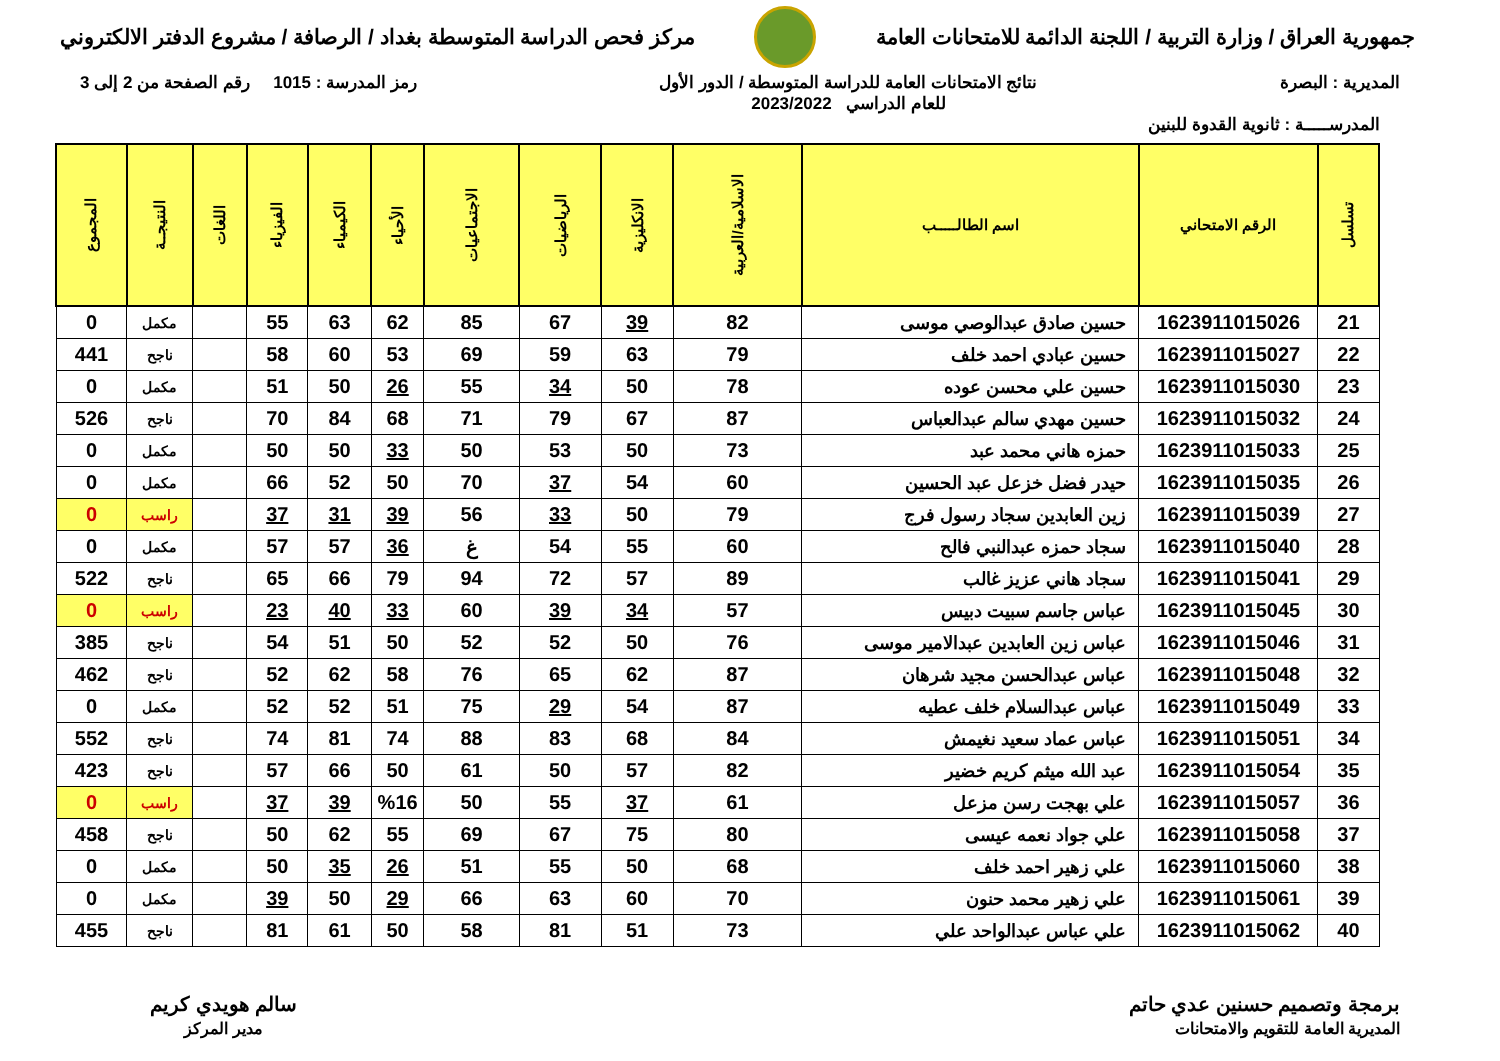جمهورية العراق / وزارة التربية / اللجنة الدائمة للامتحانات العامة
مركز فحص الدراسة المتوسطة بغداد / الرصافة / مشروع الدفتر الالكتروني
المديرية : البصرة نتائج الامتحانات العامة للدراسة المتوسطة / الدور الأول
للعام الدراسي 2023/2022
رمز المدرسة : 1015 رقم الصفحة من 2 إلى 3
المدرســـــة : ثانوية القدوة للبنين
| تسلسل | الرقم الامتحاني | اسم الطالـــــب | الاسلامية/العربية | الانكليزية | الرياضيات | الاجتماعيات | الأحياء | الكيمياء | الفيزياء | اللغات | النتيجــة | المجموع |
| --- | --- | --- | --- | --- | --- | --- | --- | --- | --- | --- | --- | --- |
| 21 | 1623911015026 | حسين صادق عبدالوصي موسى | 82 | 39 | 67 | 85 | 62 | 63 | 55 | | مكمل | 0 |
| 22 | 1623911015027 | حسين عبادي احمد خلف | 79 | 63 | 59 | 69 | 53 | 60 | 58 | | ناجح | 441 |
| 23 | 1623911015030 | حسين علي محسن عوده | 78 | 50 | 34 | 55 | 26 | 50 | 51 | | مكمل | 0 |
| 24 | 1623911015032 | حسين مهدي سالم عبدالعباس | 87 | 67 | 79 | 71 | 68 | 84 | 70 | | ناجح | 526 |
| 25 | 1623911015033 | حمزه هاني محمد عبد | 73 | 50 | 53 | 50 | 33 | 50 | 50 | | مكمل | 0 |
| 26 | 1623911015035 | حيدر فضل خزعل عبد الحسين | 60 | 54 | 37 | 70 | 50 | 52 | 66 | | مكمل | 0 |
| 27 | 1623911015039 | زين العابدين سجاد رسول فرج | 79 | 50 | 33 | 56 | 39 | 31 | 37 | | راسب | 0 |
| 28 | 1623911015040 | سجاد حمزه عبدالنبي فالح | 60 | 55 | 54 | غ | 36 | 57 | 57 | | مكمل | 0 |
| 29 | 1623911015041 | سجاد هاني عزيز غالب | 89 | 57 | 72 | 94 | 79 | 66 | 65 | | ناجح | 522 |
| 30 | 1623911015045 | عباس جاسم سبيت دبيس | 57 | 34 | 39 | 60 | 33 | 40 | 23 | | راسب | 0 |
| 31 | 1623911015046 | عباس زين العابدين عبدالامير موسى | 76 | 50 | 52 | 52 | 50 | 51 | 54 | | ناجح | 385 |
| 32 | 1623911015048 | عباس عبدالحسن مجيد شرهان | 87 | 62 | 65 | 76 | 58 | 62 | 52 | | ناجح | 462 |
| 33 | 1623911015049 | عباس عبدالسلام خلف عطيه | 87 | 54 | 29 | 75 | 51 | 52 | 52 | | مكمل | 0 |
| 34 | 1623911015051 | عباس عماد سعيد نغيمش | 84 | 68 | 83 | 88 | 74 | 81 | 74 | | ناجح | 552 |
| 35 | 1623911015054 | عبد الله ميثم كريم خضير | 82 | 57 | 50 | 61 | 50 | 66 | 57 | | ناجح | 423 |
| 36 | 1623911015057 | علي بهجت رسن مزعل | 61 | 37 | 55 | 50 | %16 | 39 | 37 | | راسب | 0 |
| 37 | 1623911015058 | علي جواد نعمه عيسى | 80 | 75 | 67 | 69 | 55 | 62 | 50 | | ناجح | 458 |
| 38 | 1623911015060 | علي زهير احمد خلف | 68 | 50 | 55 | 51 | 26 | 35 | 50 | | مكمل | 0 |
| 39 | 1623911015061 | علي زهير محمد حنون | 70 | 60 | 63 | 66 | 29 | 50 | 39 | | مكمل | 0 |
| 40 | 1623911015062 | علي عباس عبدالواحد علي | 73 | 51 | 81 | 58 | 50 | 61 | 81 | | ناجح | 455 |
برمجة وتصميم حسنين عدي حاتم
المديرية العامة للتقويم والامتحانات
سالم هويدي كريم
مدير المركز